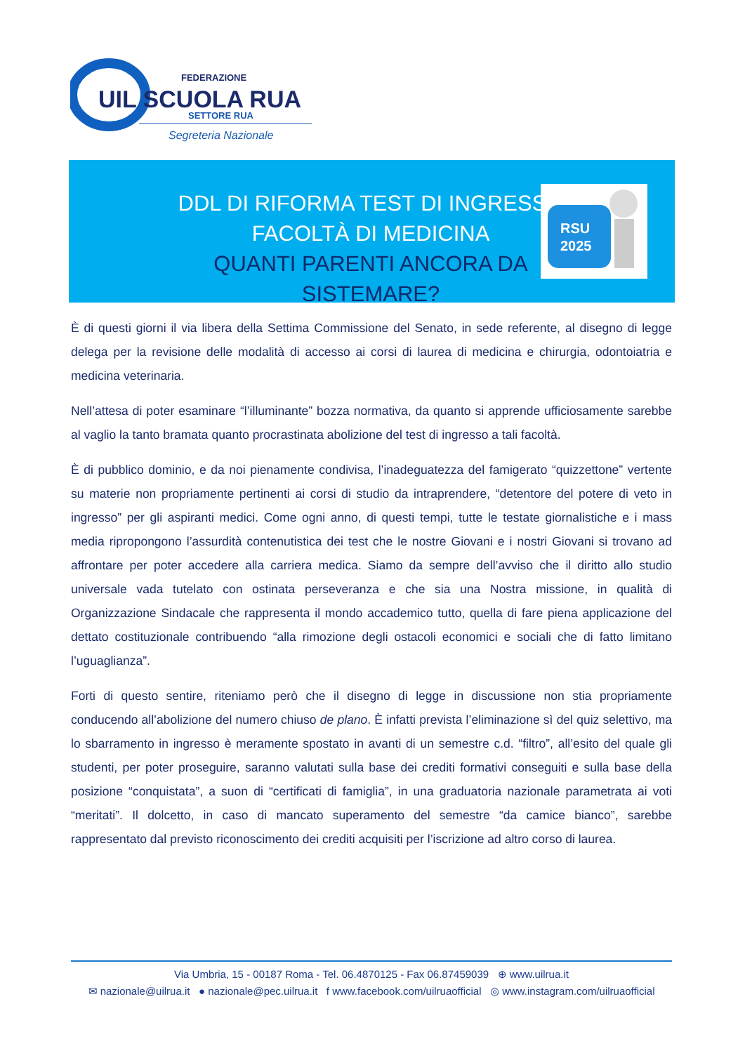FEDERAZIONE
UIL SCUOLA RUA
SETTORE RUA
Segreteria Nazionale
DDL DI RIFORMA TEST DI INGRESSO
FACOLTÀ DI MEDICINA
QUANTI PARENTI ANCORA DA SISTEMARE?
RSU
2025
È di questi giorni il via libera della Settima Commissione del Senato, in sede referente, al disegno di legge delega per la revisione delle modalità di accesso ai corsi di laurea di medicina e chirurgia, odontoiatria e medicina veterinaria.
Nell’attesa di poter esaminare “l’illuminante” bozza normativa, da quanto si apprende ufficiosamente sarebbe al vaglio la tanto bramata quanto procrastinata abolizione del test di ingresso a tali facoltà.
È di pubblico dominio, e da noi pienamente condivisa, l’inadeguatezza del famigerato “quizzettone” vertente su materie non propriamente pertinenti ai corsi di studio da intraprendere, “detentore del potere di veto in ingresso” per gli aspiranti medici. Come ogni anno, di questi tempi, tutte le testate giornalistiche e i mass media ripropongono l’assurdità contenutistica dei test che le nostre Giovani e i nostri Giovani si trovano ad affrontare per poter accedere alla carriera medica. Siamo da sempre dell’avviso che il diritto allo studio universale vada tutelato con ostinata perseveranza e che sia una Nostra missione, in qualità di Organizzazione Sindacale che rappresenta il mondo accademico tutto, quella di fare piena applicazione del dettato costituzionale contribuendo “alla rimozione degli ostacoli economici e sociali che di fatto limitano l’uguaglianza”.
Forti di questo sentire, riteniamo però che il disegno di legge in discussione non stia propriamente conducendo all’abolizione del numero chiuso de plano. È infatti prevista l’eliminazione sì del quiz selettivo, ma lo sbarramento in ingresso è meramente spostato in avanti di un semestre c.d. “filtro”, all’esito del quale gli studenti, per poter proseguire, saranno valutati sulla base dei crediti formativi conseguiti e sulla base della posizione “conquistata”, a suon di “certificati di famiglia”, in una graduatoria nazionale parametrata ai voti “meritati”. Il dolcetto, in caso di mancato superamento del semestre “da camice bianco”, sarebbe rappresentato dal previsto riconoscimento dei crediti acquisiti per l’iscrizione ad altro corso di laurea.
Via Umbria, 15 - 00187 Roma - Tel. 06.4870125 - Fax 06.87459039 ⊕ www.uilrua.it
✉ nazionale@uilrua.it ● nazionale@pec.uilrua.it f www.facebook.com/uilruaofficial ◎ www.instagram.com/uilruaofficial